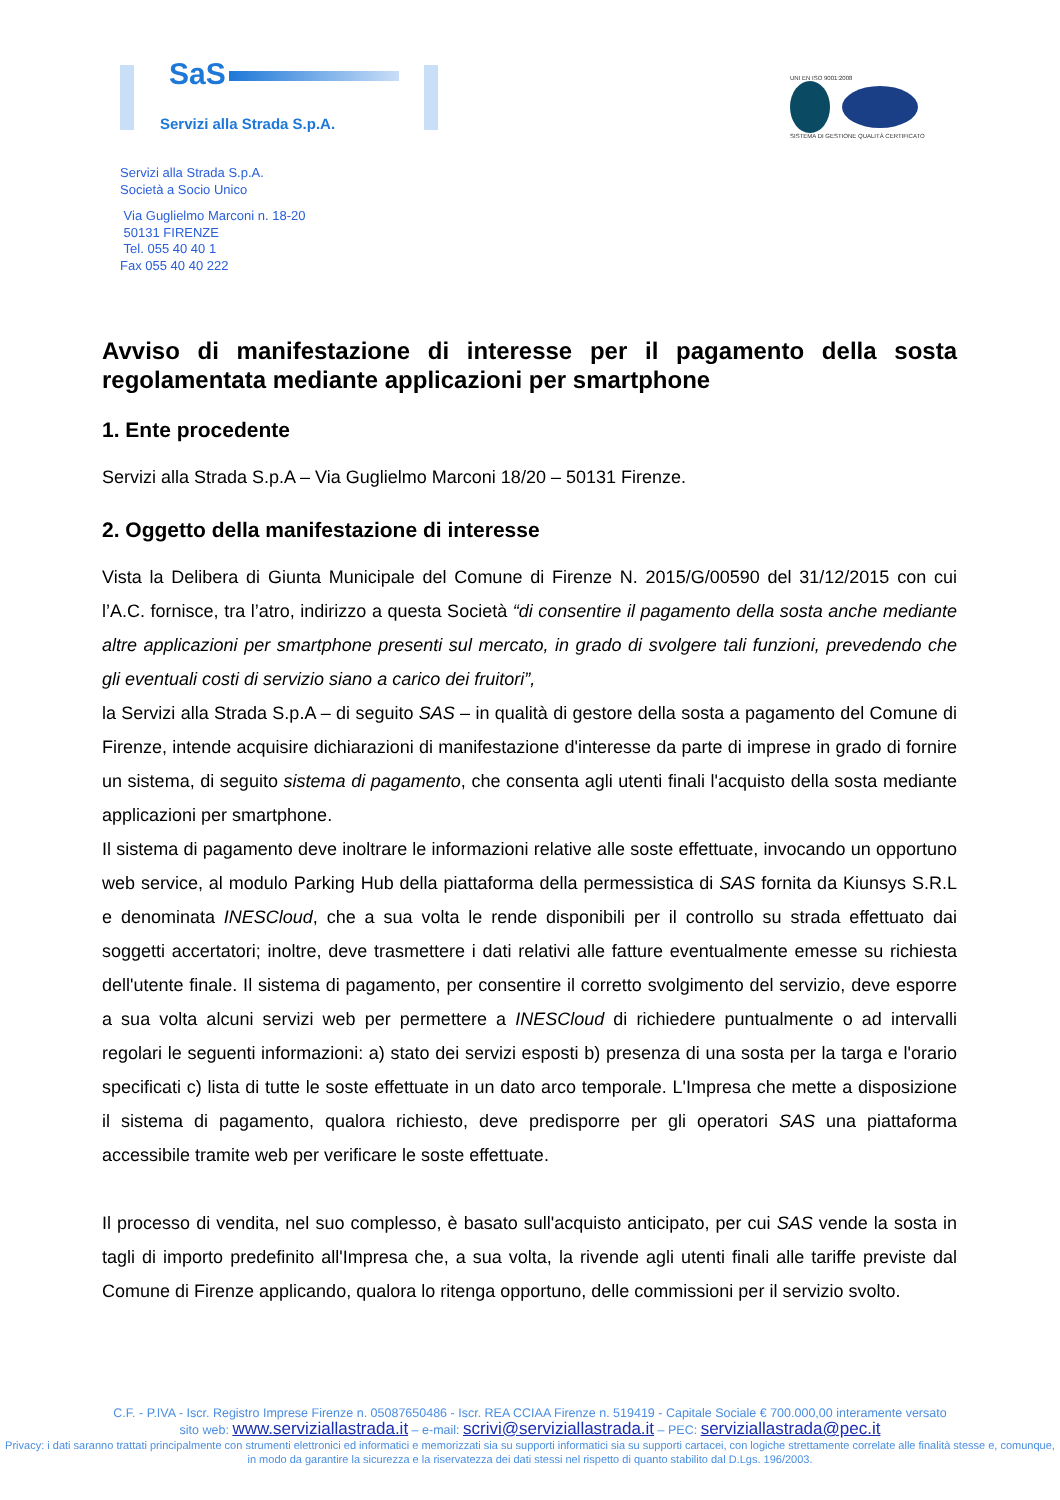SaS
Servizi alla Strada S.p.A.
UNI EN ISO 9001:2008
SISTEMA DI GESTIONE QUALITÀ CERTIFICATO
Servizi alla Strada S.p.A.
Società a Socio Unico
Via Guglielmo Marconi n. 18-20
50131 FIRENZE
Tel. 055 40 40 1
Fax 055 40 40 222
Avviso di manifestazione di interesse per il pagamento della sosta regolamentata mediante applicazioni per smartphone
1. Ente procedente
Servizi alla Strada S.p.A – Via Guglielmo Marconi 18/20 – 50131 Firenze.
2. Oggetto della manifestazione di interesse
Vista la Delibera di Giunta Municipale del Comune di Firenze N. 2015/G/00590 del 31/12/2015 con cui l’A.C. fornisce, tra l’atro, indirizzo a questa Società “di consentire il pagamento della sosta anche mediante altre applicazioni per smartphone presenti sul mercato, in grado di svolgere tali funzioni, prevedendo che gli eventuali costi di servizio siano a carico dei fruitori”,
la Servizi alla Strada S.p.A – di seguito SAS – in qualità di gestore della sosta a pagamento del Comune di Firenze, intende acquisire dichiarazioni di manifestazione d'interesse da parte di imprese in grado di fornire un sistema, di seguito sistema di pagamento, che consenta agli utenti finali l'acquisto della sosta mediante applicazioni per smartphone.
Il sistema di pagamento deve inoltrare le informazioni relative alle soste effettuate, invocando un opportuno web service, al modulo Parking Hub della piattaforma della permessistica di SAS fornita da Kiunsys S.R.L e denominata INESCloud, che a sua volta le rende disponibili per il controllo su strada effettuato dai soggetti accertatori; inoltre, deve trasmettere i dati relativi alle fatture eventualmente emesse su richiesta dell'utente finale. Il sistema di pagamento, per consentire il corretto svolgimento del servizio, deve esporre a sua volta alcuni servizi web per permettere a INESCloud di richiedere puntualmente o ad intervalli regolari le seguenti informazioni: a) stato dei servizi esposti b) presenza di una sosta per la targa e l'orario specificati c) lista di tutte le soste effettuate in un dato arco temporale. L'Impresa che mette a disposizione il sistema di pagamento, qualora richiesto, deve predisporre per gli operatori SAS una piattaforma accessibile tramite web per verificare le soste effettuate.
Il processo di vendita, nel suo complesso, è basato sull'acquisto anticipato, per cui SAS vende la sosta in tagli di importo predefinito all'Impresa che, a sua volta, la rivende agli utenti finali alle tariffe previste dal Comune di Firenze applicando, qualora lo ritenga opportuno, delle commissioni per il servizio svolto.
C.F. - P.IVA - Iscr. Registro Imprese Firenze n. 05087650486 - Iscr. REA CCIAA Firenze n. 519419 - Capitale Sociale € 700.000,00 interamente versato
sito web: www.serviziallastrada.it – e-mail: scrivi@serviziallastrada.it – PEC: serviziallastrada@pec.it
Privacy: i dati saranno trattati principalmente con strumenti elettronici ed informatici e memorizzati sia su supporti informatici sia su supporti cartacei, con logiche strettamente correlate alle finalità stesse e, comunque, in modo da garantire la sicurezza e la riservatezza dei dati stessi nel rispetto di quanto stabilito dal D.Lgs. 196/2003.